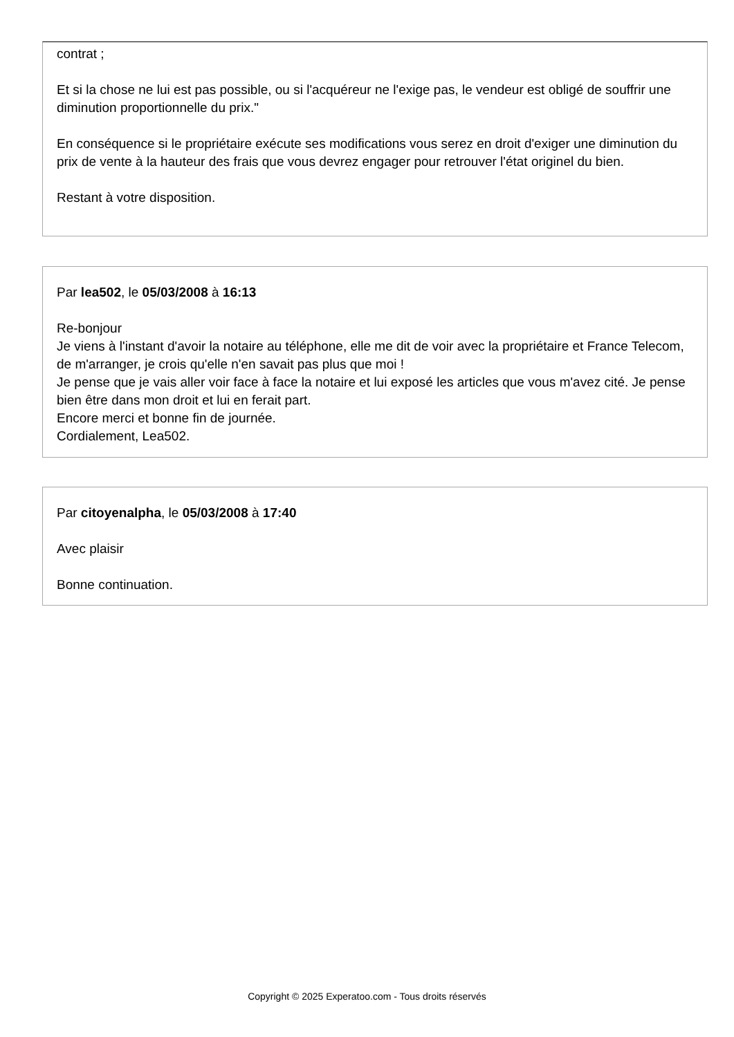contrat ;
Et si la chose ne lui est pas possible, ou si l'acquéreur ne l'exige pas, le vendeur est obligé de souffrir une diminution proportionnelle du prix."
En conséquence si le propriétaire exécute ses modifications vous serez en droit d'exiger une diminution du prix de vente à la hauteur des frais que vous devrez engager pour retrouver l'état originel du bien.
Restant à votre disposition.
Par lea502, le 05/03/2008 à 16:13
Re-bonjour
Je viens à l'instant d'avoir la notaire au téléphone, elle me dit de voir avec la propriétaire et France Telecom, de m'arranger, je crois qu'elle n'en savait pas plus que moi !
Je pense que je vais aller voir face à face la notaire et lui exposé les articles que vous m'avez cité. Je pense bien être dans mon droit et lui en ferait part.
Encore merci et bonne fin de journée.
Cordialement, Lea502.
Par citoyenalpha, le 05/03/2008 à 17:40
Avec plaisir
Bonne continuation.
Copyright © 2025 Experatoo.com - Tous droits réservés